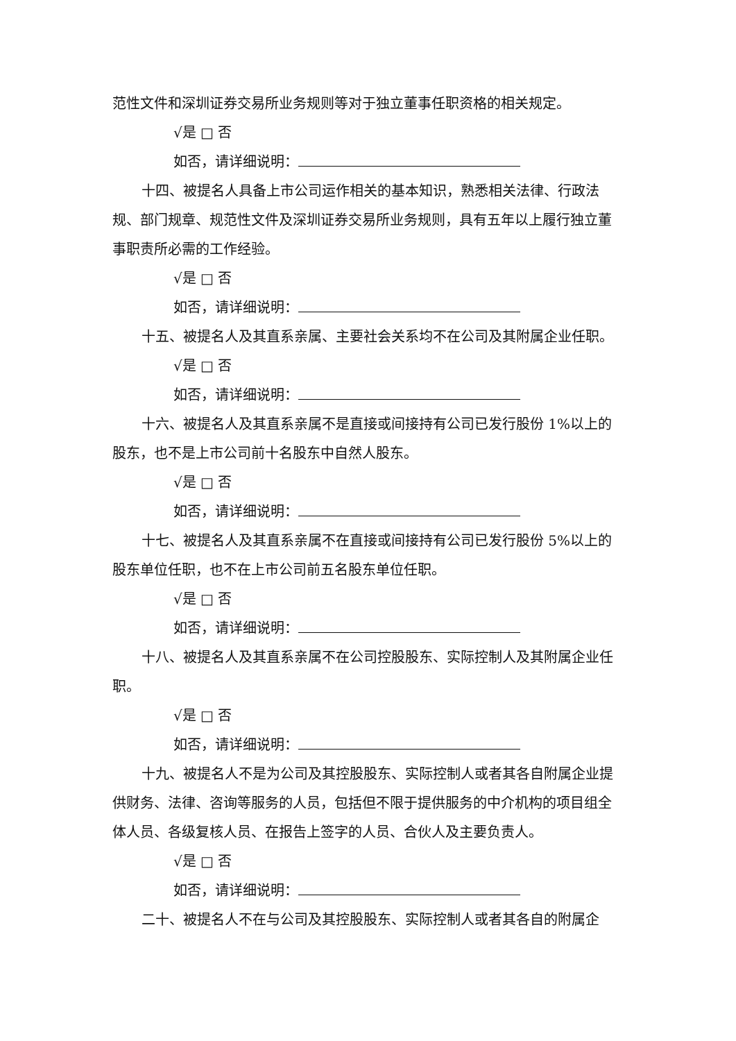范性文件和深圳证券交易所业务规则等对于独立董事任职资格的相关规定。
√是 □ 否
如否，请详细说明：
十四、被提名人具备上市公司运作相关的基本知识，熟悉相关法律、行政法规、部门规章、规范性文件及深圳证券交易所业务规则，具有五年以上履行独立董事职责所必需的工作经验。
√是 □ 否
如否，请详细说明：
十五、被提名人及其直系亲属、主要社会关系均不在公司及其附属企业任职。
√是 □ 否
如否，请详细说明：
十六、被提名人及其直系亲属不是直接或间接持有公司已发行股份 1%以上的股东，也不是上市公司前十名股东中自然人股东。
√是 □ 否
如否，请详细说明：
十七、被提名人及其直系亲属不在直接或间接持有公司已发行股份 5%以上的股东单位任职，也不在上市公司前五名股东单位任职。
√是 □ 否
如否，请详细说明：
十八、被提名人及其直系亲属不在公司控股股东、实际控制人及其附属企业任职。
√是 □ 否
如否，请详细说明：
十九、被提名人不是为公司及其控股股东、实际控制人或者其各自附属企业提供财务、法律、咨询等服务的人员，包括但不限于提供服务的中介机构的项目组全体人员、各级复核人员、在报告上签字的人员、合伙人及主要负责人。
√是 □ 否
如否，请详细说明：
二十、被提名人不在与公司及其控股股东、实际控制人或者其各自的附属企